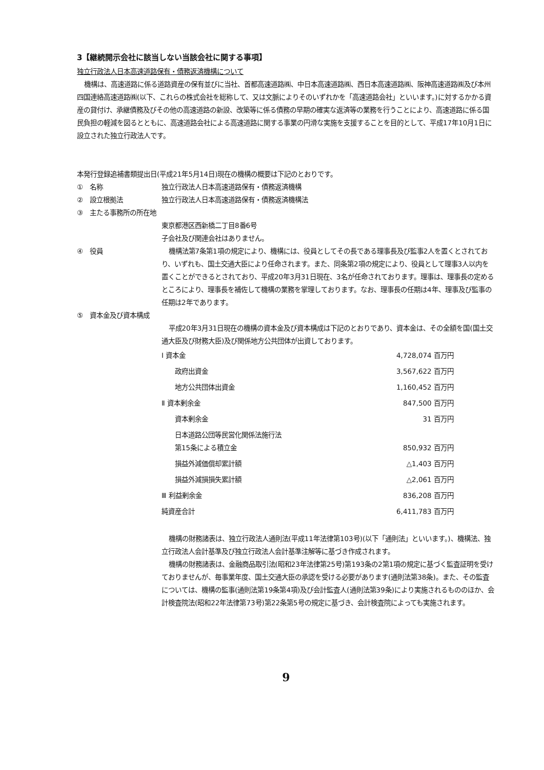3【継続開示会社に該当しない当該会社に関する事項】
独立行政法人日本高速道路保有・債務返済機構について
機構は、高速道路に係る道路資産の保有並びに当社、首都高速道路㈱、中日本高速道路㈱、西日本高速道路㈱、阪神高速道路㈱及び本州四国連絡高速道路㈱(以下、これらの株式会社を総称して、又は文脈によりそのいずれかを「高速道路会社」といいます。)に対するかかる資産の貸付け、承継債務及びその他の高速道路の新設、改築等に係る債務の早期の確実な返済等の業務を行うことにより、高速道路に係る国民負担の軽減を図るとともに、高速道路会社による高速道路に関する事業の円滑な実施を支援することを目的として、平成17年10月1日に設立された独立行政法人です。
本発行登録追補書類提出日(平成21年5月14日)現在の機構の概要は下記のとおりです。
①　名称 独立行政法人日本高速道路保有・債務返済機構
②　設立根拠法 独立行政法人日本高速道路保有・債務返済機構法
③　主たる事務所の所在地
東京都港区西新橋二丁目8番6号
子会社及び関連会社はありません。
④　役員 機構法第7条第1項の規定により、機構には、役員としてその長である理事長及び監事2人を置くとされており、いずれも、国土交通大臣により任命されます。また、同条第2項の規定により、役員として理事3人以内を置くことができるとされており、平成20年3月31日現在、3名が任命されております。理事は、理事長の定めるところにより、理事長を補佐して機構の業務を掌理しております。なお、理事長の任期は4年、理事及び監事の任期は2年であります。
⑤　資本金及び資本構成
平成20年3月31日現在の機構の資本金及び資本構成は下記のとおりであり、資本金は、その全額を国(国土交通大臣及び財務大臣)及び関係地方公共団体が出資しております。
| Ⅰ 資本金 | 4,728,074 百万円 |
| 政府出資金 | 3,567,622 百万円 |
| 地方公共団体出資金 | 1,160,452 百万円 |
| Ⅱ 資本剰余金 | 847,500 百万円 |
| 資本剰余金 | 31 百万円 |
| 日本道路公団等民営化関係法施行法 第15条による積立金 | 850,932 百万円 |
| 損益外減価償却累計額 | △1,403 百万円 |
| 損益外減損損失累計額 | △2,061 百万円 |
| Ⅲ 利益剰余金 | 836,208 百万円 |
| 純資産合計 | 6,411,783 百万円 |
機構の財務諸表は、独立行政法人通則法(平成11年法律第103号)(以下「通則法」といいます。)、機構法、独立行政法人会計基準及び独立行政法人会計基準注解等に基づき作成されます。
機構の財務諸表は、金融商品取引法(昭和23年法律第25号)第193条の2第1項の規定に基づく監査証明を受けておりませんが、毎事業年度、国土交通大臣の承認を受ける必要があります(通則法第38条)。また、その監査については、機構の監事(通則法第19条第4項)及び会計監査人(通則法第39条)により実施されるもののほか、会計検査院法(昭和22年法律第73号)第22条第5号の規定に基づき、会計検査院によっても実施されます。
9